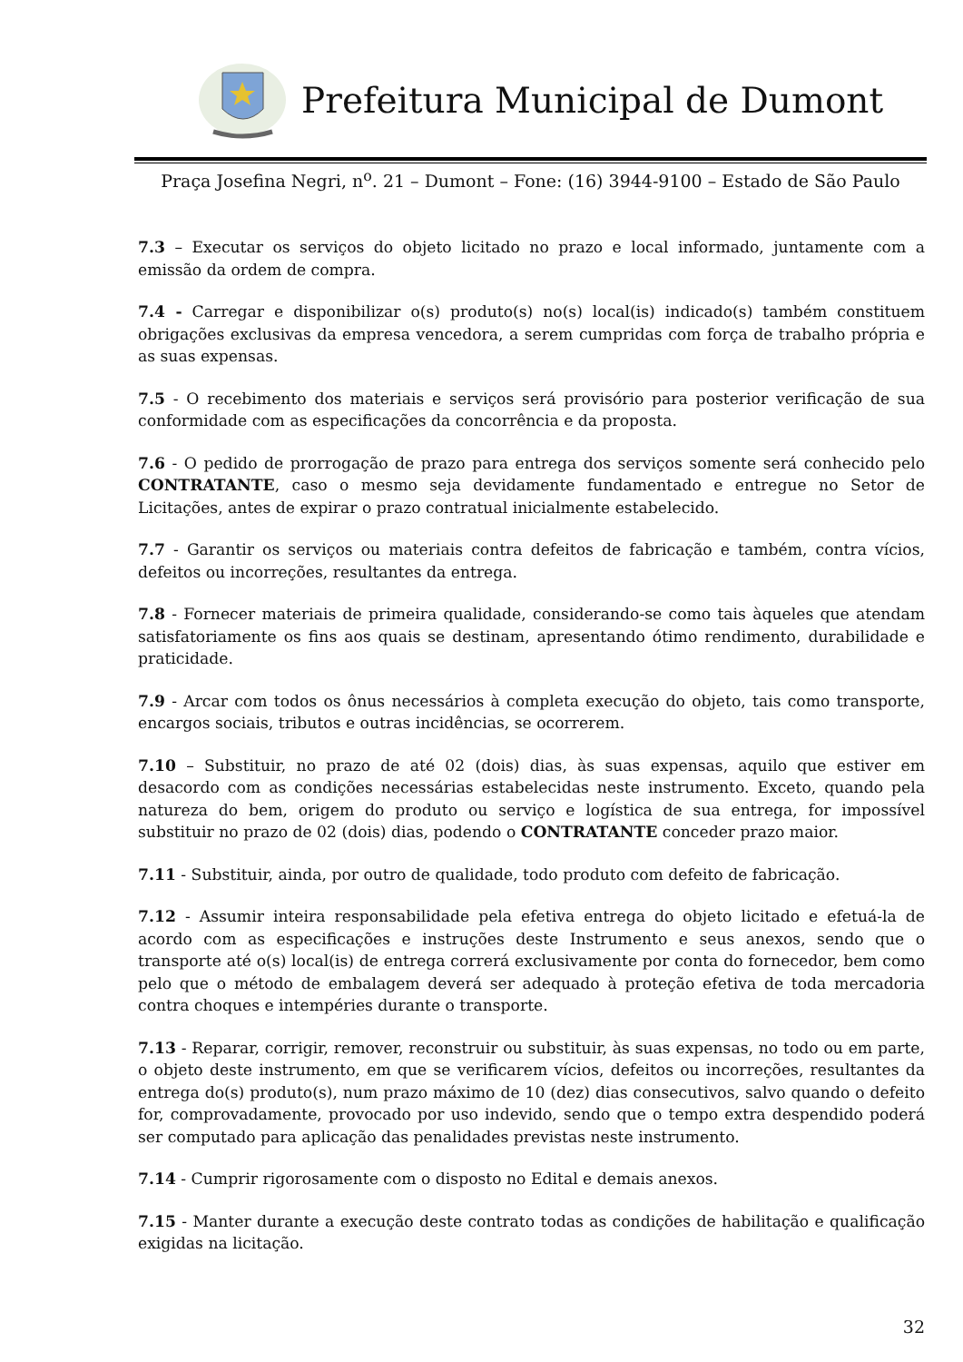Prefeitura Municipal de Dumont
Praça Josefina Negri, n<sup>o</sup>. 21 – Dumont – Fone: (16) 3944-9100 – Estado de São Paulo
7.3 – Executar os serviços do objeto licitado no prazo e local informado, juntamente com a emissão da ordem de compra.
7.4 - Carregar e disponibilizar o(s) produto(s) no(s) local(is) indicado(s) também constituem obrigações exclusivas da empresa vencedora, a serem cumpridas com força de trabalho própria e as suas expensas.
7.5 - O recebimento dos materiais e serviços será provisório para posterior verificação de sua conformidade com as especificações da concorrência e da proposta.
7.6 - O pedido de prorrogação de prazo para entrega dos serviços somente será conhecido pelo CONTRATANTE, caso o mesmo seja devidamente fundamentado e entregue no Setor de Licitações, antes de expirar o prazo contratual inicialmente estabelecido.
7.7 - Garantir os serviços ou materiais contra defeitos de fabricação e também, contra vícios, defeitos ou incorreções, resultantes da entrega.
7.8 - Fornecer materiais de primeira qualidade, considerando-se como tais àqueles que atendam satisfatoriamente os fins aos quais se destinam, apresentando ótimo rendimento, durabilidade e praticidade.
7.9 - Arcar com todos os ônus necessários à completa execução do objeto, tais como transporte, encargos sociais, tributos e outras incidências, se ocorrerem.
7.10 – Substituir, no prazo de até 02 (dois) dias, às suas expensas, aquilo que estiver em desacordo com as condições necessárias estabelecidas neste instrumento. Exceto, quando pela natureza do bem, origem do produto ou serviço e logística de sua entrega, for impossível substituir no prazo de 02 (dois) dias, podendo o CONTRATANTE conceder prazo maior.
7.11 - Substituir, ainda, por outro de qualidade, todo produto com defeito de fabricação.
7.12 - Assumir inteira responsabilidade pela efetiva entrega do objeto licitado e efetuá-la de acordo com as especificações e instruções deste Instrumento e seus anexos, sendo que o transporte até o(s) local(is) de entrega correrá exclusivamente por conta do fornecedor, bem como pelo que o método de embalagem deverá ser adequado à proteção efetiva de toda mercadoria contra choques e intempéries durante o transporte.
7.13 - Reparar, corrigir, remover, reconstruir ou substituir, às suas expensas, no todo ou em parte, o objeto deste instrumento, em que se verificarem vícios, defeitos ou incorreções, resultantes da entrega do(s) produto(s), num prazo máximo de 10 (dez) dias consecutivos, salvo quando o defeito for, comprovadamente, provocado por uso indevido, sendo que o tempo extra despendido poderá ser computado para aplicação das penalidades previstas neste instrumento.
7.14 - Cumprir rigorosamente com o disposto no Edital e demais anexos.
7.15 - Manter durante a execução deste contrato todas as condições de habilitação e qualificação exigidas na licitação.
32